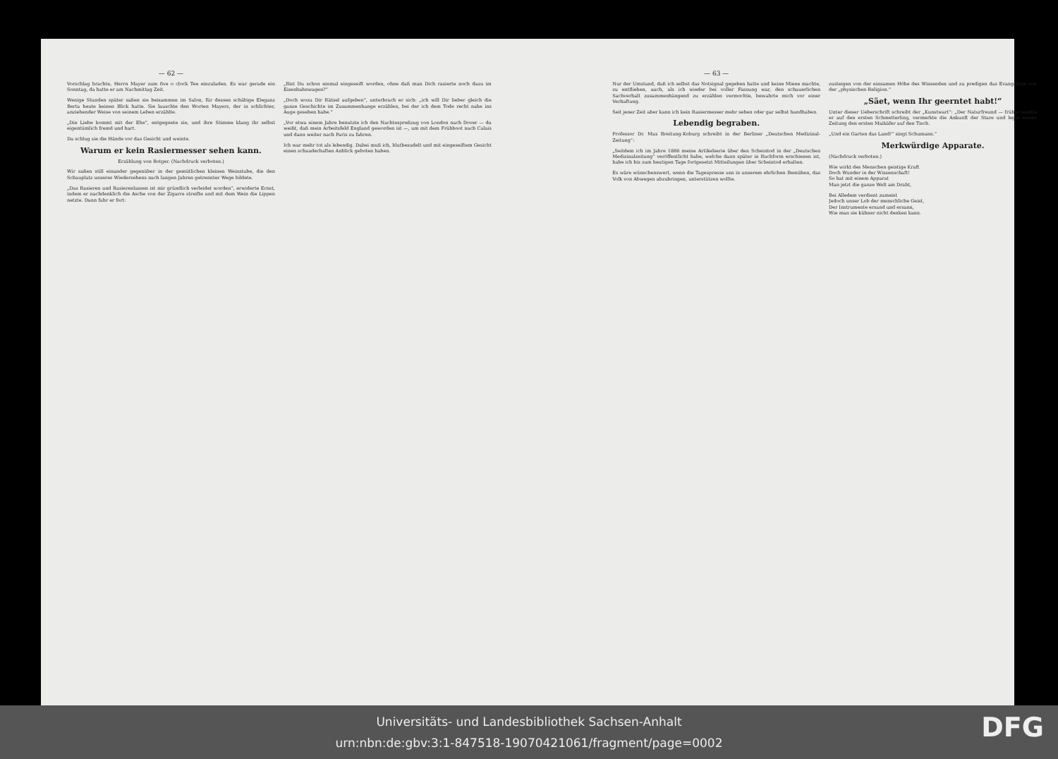— 62 —
Vorschlag brachte, Herrn Mayer zum five o clock Tee einzuladen. Es war gerade ein Sonntag, da hatte er am Nachmittag Zeit.
Wenige Stunden später saßen sie beisammen im Salon, für dessen schäbige Eleganz Berta heute keinen Blick hatte. Sie lauschte den Worten Mayers, der in schlichter, anziehender Weise von seinem Leben erzählte.
„Die Liebe kommt mit der Ehe“, entgegnete sie, und ihre Stimme klang ihr selbst eigentümlich fremd und hart.
Da schlug sie die Hände vor das Gesicht und weinte.
Warum er kein Rasiermesser sehen kann.
Erzählung von Rotger. (Nachdruck verboten.)
Wir saßen still einander gegenüber in der gemütlichen kleinen Weinstube, die den Schauplatz unseres Wiedersehens nach langen Jahren getrennter Wege bildete.
„Das Rasieren und Rasierenlassen ist mir gründlich verleidet worden“, erwiderte Ernst, indem er nachdenklich die Asche von der Zigarre streifte und mit dem Wein die Lippen netzte. Dann fuhr er fort:
„Bist Du schon einmal eingeseift worden, ohne daß man Dich rasierte noch dazu im Eisenbahnwagen?“
„Doch wozu Dir Rätsel aufgeben“, unterbrach er sich: „ich will Dir lieber gleich die ganze Geschichte im Zusammenhange erzählen, bei der ich dem Tode recht nahe ins Auge gesehen habe.“
„Vor etwa einem Jahre benutzte ich den Nachtexpreßzug von London nach Dover — du weißt, daß mein Arbeitsfeld England geworden ist —, um mit dem Frühboot nach Calais und dann weiter nach Paris zu fahren.
Ich war mehr tot als lebendig. Dabei muß ich, blutbesudelt und mit eingeseiftem Gesicht einen schauderhaften Anblick geboten haben.
— 63 —
Nur der Umstand, daß ich selbst das Notsignal gegeben hatte und keine Miene machte, zu entfliehen, auch, als ich wieder bei voller Fassung war, den schauerlichen Sachverhalt zusammenhängend zu erzählen vermochte, bewahrte mich vor einer Verhaftung.
Seit jener Zeit aber kann ich kein Rasiermesser mehr sehen oder gar selbst handhaben.
Lebendig begraben.
Professor Dr. Max Breitung-Koburg schreibt in der Berliner „Deutschen Medizinal-Zeitung“:
„Seitdem ich im Jahre 1886 meine Artikelserie über den Scheintod in der „Deutschen Medizinalzeitung“ veröffentlicht habe, welche dann später in Buchform erschienen ist, habe ich bis zum heutigen Tage fortgesetzt Mitteilungen über Scheintod erhalten.
Es wäre wünschenswert, wenn die Tagespresse uns in unserem ehrlichen Bemühen, das Volk von Abwegen abzubringen, unterstützen wollte.
zusteigen von der einsamen Höhe des Wissenden und zu predigen das Evangelium von der „physischen Religion.“
„Säet, wenn Ihr geerntet habt!“
Unter dieser Ueberschrift schreibt der „Kunstwart“: „Der Naturfreund — früher sandte er auf den ersten Schmetterling, vermerkte die Ankunft der Stare und legte seiner Zeitung den ersten Maikäfer auf den Tisch.
„Und ein Garten das Land!“ singt Schumann.“
Merkwürdige Apparate.
(Nachdruck verboten.)
Wie wirkt des Menschen geistige Kraft
Doch Wunder in der Wissenschaft!
So hat mit einem Apparat
Man jetzt die ganze Welt am Draht,
Bei Alledem verdient zumeist
Jedoch unser Lob der menschliche Geist,
Der Instrumente ersand und ersann,
Wie man sie kühner nicht denken kann.
Universitäts- und Landesbibliothek Sachsen-Anhalt
urn:nbn:de:gbv:3:1-847518-19070421061/fragment/page=0002
DFG